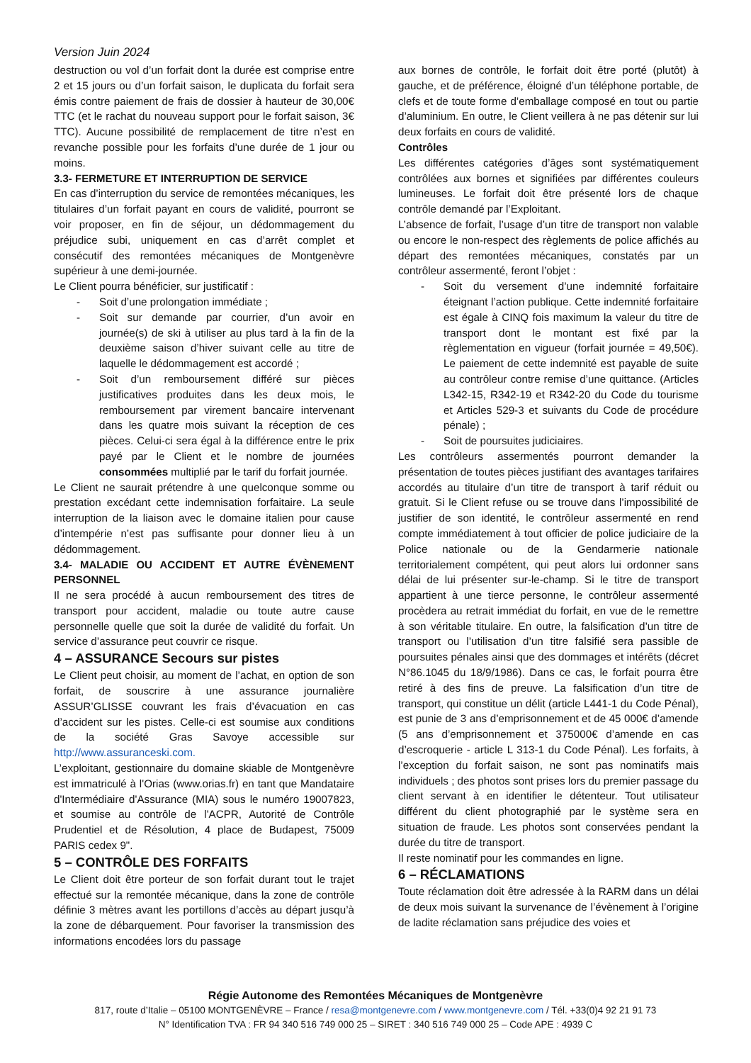Version Juin 2024
destruction ou vol d’un forfait dont la durée est comprise entre 2 et 15 jours ou d’un forfait saison, le duplicata du forfait sera émis contre paiement de frais de dossier à hauteur de 30,00€ TTC (et le rachat du nouveau support pour le forfait saison, 3€ TTC). Aucune possibilité de remplacement de titre n’est en revanche possible pour les forfaits d’une durée de 1 jour ou moins.
3.3- FERMETURE ET INTERRUPTION DE SERVICE
En cas d’interruption du service de remontées mécaniques, les titulaires d’un forfait payant en cours de validité, pourront se voir proposer, en fin de séjour, un dédommagement du préjudice subi, uniquement en cas d’arrêt complet et consécutif des remontées mécaniques de Montgenèvre supérieur à une demi-journée.
Le Client pourra bénéficier, sur justificatif :
- Soit d’une prolongation immédiate ;
- Soit sur demande par courrier, d’un avoir en journée(s) de ski à utiliser au plus tard à la fin de la deuxième saison d’hiver suivant celle au titre de laquelle le dédommagement est accordé ;
- Soit d’un remboursement différé sur pièces justificatives produites dans les deux mois, le remboursement par virement bancaire intervenant dans les quatre mois suivant la réception de ces pièces. Celui-ci sera égal à la différence entre le prix payé par le Client et le nombre de journées consommées multiplié par le tarif du forfait journée.
Le Client ne saurait prétendre à une quelconque somme ou prestation excédant cette indemnisation forfaitaire. La seule interruption de la liaison avec le domaine italien pour cause d’intempérie n’est pas suffisante pour donner lieu à un dédommagement.
3.4- MALADIE OU ACCIDENT ET AUTRE ÉVÈNEMENT PERSONNEL
Il ne sera procédé à aucun remboursement des titres de transport pour accident, maladie ou toute autre cause personnelle quelle que soit la durée de validité du forfait. Un service d’assurance peut couvrir ce risque.
4 – ASSURANCE Secours sur pistes
Le Client peut choisir, au moment de l’achat, en option de son forfait, de souscrire à une assurance journalière ASSUR’GLISSE couvrant les frais d’évacuation en cas d’accident sur les pistes. Celle-ci est soumise aux conditions de la société Gras Savoye accessible sur http://www.assuranceski.com.
L’exploitant, gestionnaire du domaine skiable de Montgenèvre est immatriculé à l'Orias (www.orias.fr) en tant que Mandataire d'Intermédiaire d'Assurance (MIA) sous le numéro 19007823, et soumise au contrôle de l'ACPR, Autorité de Contrôle Prudentiel et de Résolution, 4 place de Budapest, 75009 PARIS cedex 9".
5 – CONTRÔLE DES FORFAITS
Le Client doit être porteur de son forfait durant tout le trajet effectué sur la remontée mécanique, dans la zone de contrôle définie 3 mètres avant les portillons d’accès au départ jusqu’à la zone de débarquement. Pour favoriser la transmission des informations encodées lors du passage
aux bornes de contrôle, le forfait doit être porté (plutôt) à gauche, et de préférence, éloigné d’un téléphone portable, de clefs et de toute forme d’emballage composé en tout ou partie d’aluminium. En outre, le Client veillera à ne pas détenir sur lui deux forfaits en cours de validité.
Contrôles
Les différentes catégories d’âges sont systématiquement contrôlées aux bornes et signifiées par différentes couleurs lumineuses. Le forfait doit être présenté lors de chaque contrôle demandé par l’Exploitant.
L’absence de forfait, l’usage d’un titre de transport non valable ou encore le non-respect des règlements de police affichés au départ des remontées mécaniques, constatés par un contrôleur assermenté, feront l’objet :
- Soit du versement d’une indemnité forfaitaire éteignant l’action publique. Cette indemnité forfaitaire est égale à CINQ fois maximum la valeur du titre de transport dont le montant est fixé par la règlementation en vigueur (forfait journée = 49,50€). Le paiement de cette indemnité est payable de suite au contrôleur contre remise d’une quittance. (Articles L342-15, R342-19 et R342-20 du Code du tourisme et Articles 529-3 et suivants du Code de procédure pénale) ;
- Soit de poursuites judiciaires.
Les contrôleurs assermentés pourront demander la présentation de toutes pièces justifiant des avantages tarifaires accordés au titulaire d’un titre de transport à tarif réduit ou gratuit. Si le Client refuse ou se trouve dans l’impossibilité de justifier de son identité, le contrôleur assermenté en rend compte immédiatement à tout officier de police judiciaire de la Police nationale ou de la Gendarmerie nationale territorialement compétent, qui peut alors lui ordonner sans délai de lui présenter sur-le-champ. Si le titre de transport appartient à une tierce personne, le contrôleur assermenté procèdera au retrait immédiat du forfait, en vue de le remettre à son véritable titulaire. En outre, la falsification d’un titre de transport ou l’utilisation d’un titre falsifié sera passible de poursuites pénales ainsi que des dommages et intérêts (décret N°86.1045 du 18/9/1986). Dans ce cas, le forfait pourra être retiré à des fins de preuve. La falsification d’un titre de transport, qui constitue un délit (article L441-1 du Code Pénal), est punie de 3 ans d’emprisonnement et de 45 000€ d’amende (5 ans d’emprisonnement et 375000€ d’amende en cas d’escroquerie - article L 313-1 du Code Pénal). Les forfaits, à l’exception du forfait saison, ne sont pas nominatifs mais individuels ; des photos sont prises lors du premier passage du client servant à en identifier le détenteur. Tout utilisateur différent du client photographié par le système sera en situation de fraude. Les photos sont conservées pendant la durée du titre de transport.
Il reste nominatif pour les commandes en ligne.
6 – RÉCLAMATIONS
Toute réclamation doit être adressée à la RARM dans un délai de deux mois suivant la survenance de l’évènement à l’origine de ladite réclamation sans préjudice des voies et
Régie Autonome des Remontées Mécaniques de Montgenèvre
817, route d’Italie – 05100 MONTGENÈVRE – France / resa@montgenevre.com / www.montgenevre.com / Tél. +33(0)4 92 21 91 73
N° Identification TVA : FR 94 340 516 749 000 25 – SIRET : 340 516 749 000 25 – Code APE : 4939 C